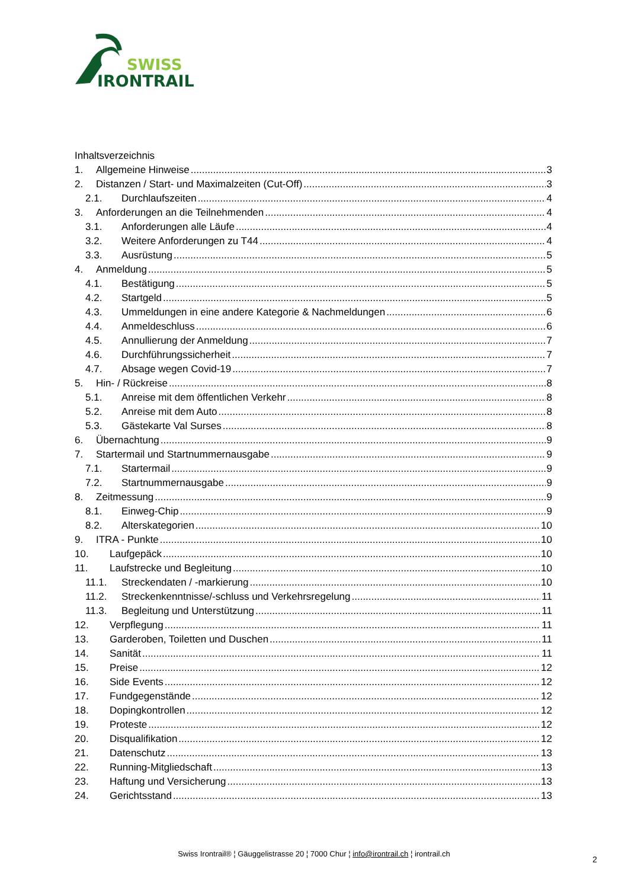SWISS
IRONTRAIL
Inhaltsverzeichnis
1. Allgemeine Hinweise 3
2. Distanzen / Start- und Maximalzeiten (Cut-Off) 3
2.1. Durchlaufszeiten 4
3. Anforderungen an die Teilnehmenden 4
3.1. Anforderungen alle Läufe 4
3.2. Weitere Anforderungen zu T44 4
3.3. Ausrüstung 5
4. Anmeldung 5
4.1. Bestätigung 5
4.2. Startgeld 5
4.3. Ummeldungen in eine andere Kategorie & Nachmeldungen 6
4.4. Anmeldeschluss 6
4.5. Annullierung der Anmeldung 7
4.6. Durchführungssicherheit 7
4.7. Absage wegen Covid-19 7
5. Hin- / Rückreise 8
5.1. Anreise mit dem öffentlichen Verkehr 8
5.2. Anreise mit dem Auto 8
5.3. Gästekarte Val Surses 8
6. Übernachtung 9
7. Startermail und Startnummernausgabe 9
7.1. Startermail 9
7.2. Startnummernausgabe 9
8. Zeitmessung 9
8.1. Einweg-Chip 9
8.2. Alterskategorien 10
9. ITRA - Punkte 10
10. Laufgepäck 10
11. Laufstrecke und Begleitung 10
11.1. Streckendaten / -markierung 10
11.2. Streckenkenntnisse/-schluss und Verkehrsregelung 11
11.3. Begleitung und Unterstützung 11
12. Verpflegung 11
13. Garderoben, Toiletten und Duschen 11
14. Sanität 11
15. Preise 12
16. Side Events 12
17. Fundgegenstände 12
18. Dopingkontrollen 12
19. Proteste 12
20. Disqualifikation 12
21. Datenschutz 13
22. Running-Mitgliedschaft 13
23. Haftung und Versicherung 13
24. Gerichtsstand 13
Swiss Irontrail® ¦ Gäuggelistrasse 20 ¦ 7000 Chur ¦ info@irontrail.ch ¦ irontrail.ch
2